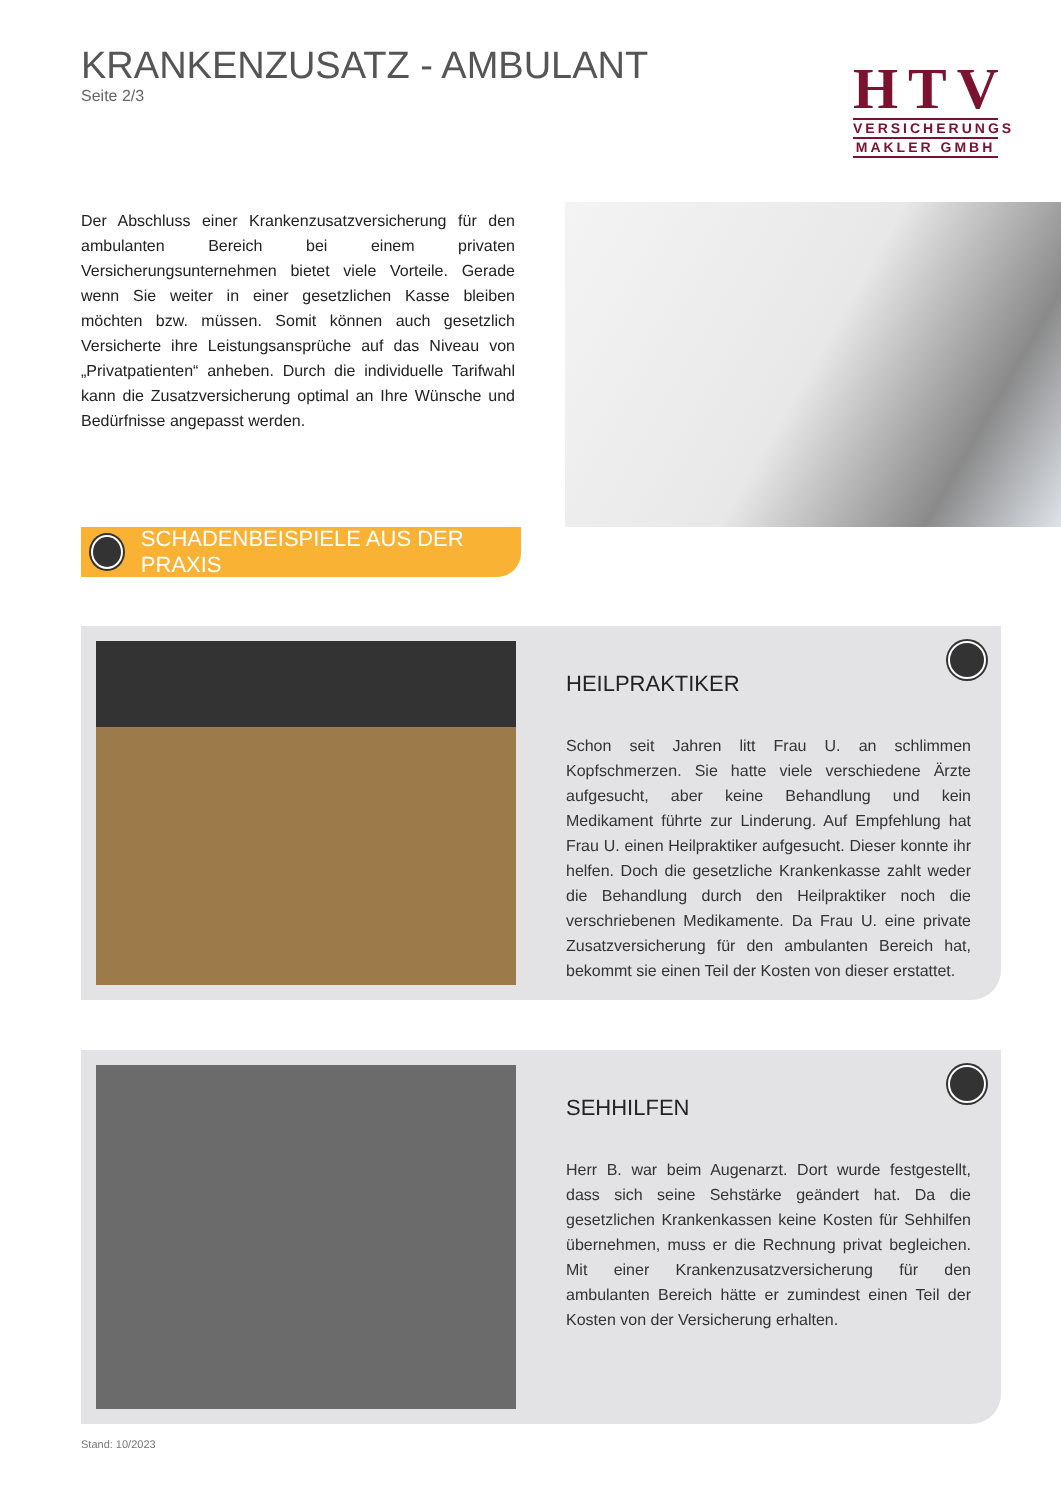KRANKENZUSATZ - AMBULANT
Seite 2/3
HTV
VERSICHERUNGS
MAKLER GMBH
Der Abschluss einer Krankenzusatzversicherung für den ambulanten Bereich bei einem privaten Versicherungsunternehmen bietet viele Vorteile. Gerade wenn Sie weiter in einer gesetzlichen Kasse bleiben möchten bzw. müssen. Somit können auch gesetzlich Versicherte ihre Leistungsansprüche auf das Niveau von „Privatpatienten“ anheben. Durch die individuelle Tarifwahl kann die Zusatzversicherung optimal an Ihre Wünsche und Bedürfnisse angepasst werden.
SCHADENBEISPIELE AUS DER PRAXIS
HEILPRAKTIKER
Schon seit Jahren litt Frau U. an schlimmen Kopfschmerzen. Sie hatte viele verschiedene Ärzte aufgesucht, aber keine Behandlung und kein Medikament führte zur Linderung. Auf Empfehlung hat Frau U. einen Heilpraktiker aufgesucht. Dieser konnte ihr helfen. Doch die gesetzliche Krankenkasse zahlt weder die Behandlung durch den Heilpraktiker noch die verschriebenen Medikamente. Da Frau U. eine private Zusatzversicherung für den ambulanten Bereich hat, bekommt sie einen Teil der Kosten von dieser erstattet.
SEHHILFEN
Herr B. war beim Augenarzt. Dort wurde festgestellt, dass sich seine Sehstärke geändert hat. Da die gesetzlichen Krankenkassen keine Kosten für Sehhilfen übernehmen, muss er die Rechnung privat begleichen. Mit einer Krankenzusatzversicherung für den ambulanten Bereich hätte er zumindest einen Teil der Kosten von der Versicherung erhalten.
Stand: 10/2023